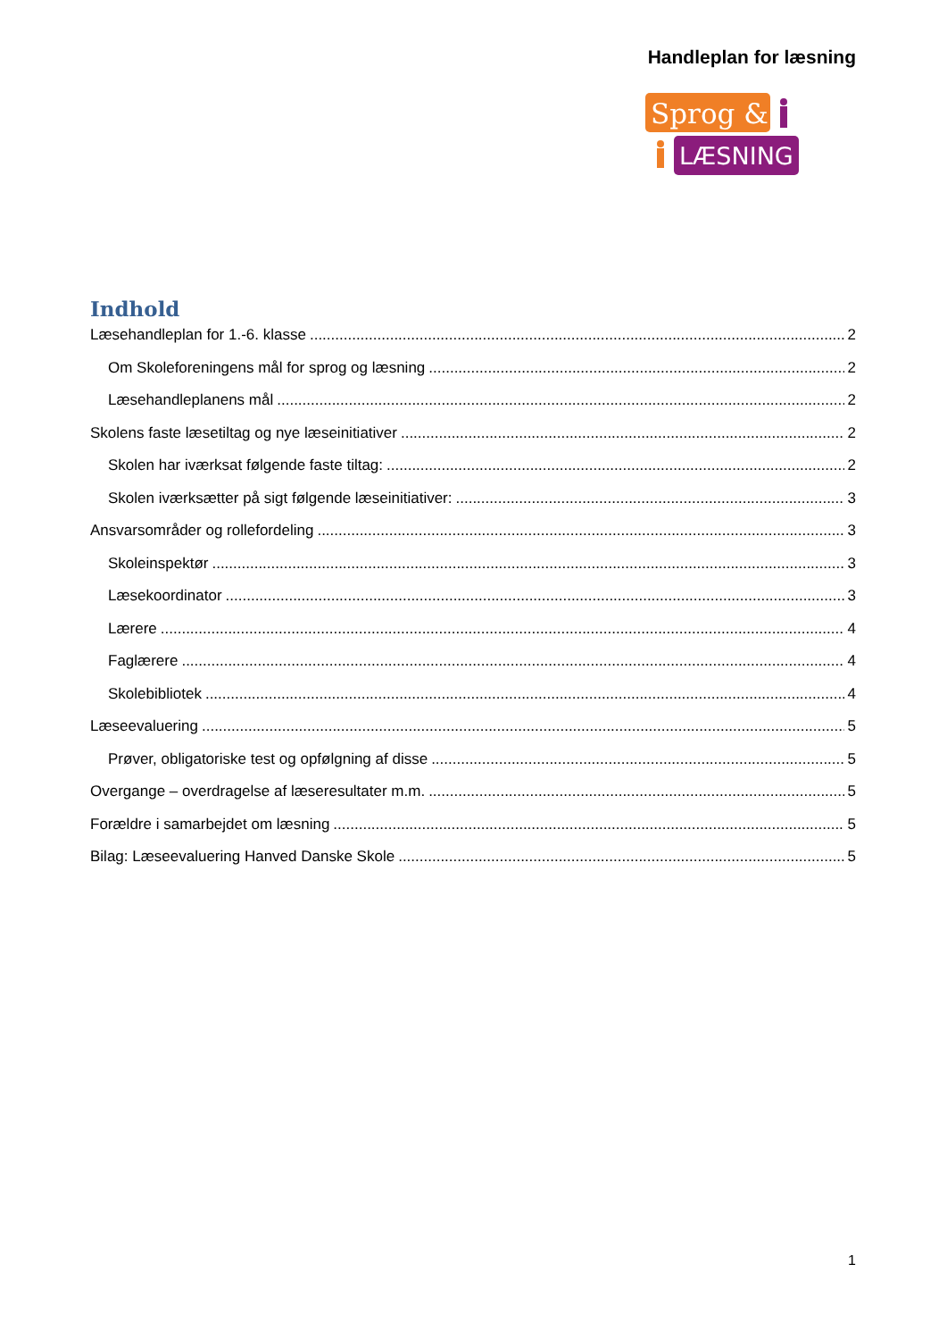Handleplan for læsning
Sprog &
LÆSNING
Indhold
Læsehandleplan for 1.-6. klasse 2
Om Skoleforeningens mål for sprog og læsning 2
Læsehandleplanens mål 2
Skolens faste læsetiltag og nye læseinitiativer 2
Skolen har iværksat følgende faste tiltag: 2
Skolen iværksætter på sigt følgende læseinitiativer: 3
Ansvarsområder og rollefordeling 3
Skoleinspektør 3
Læsekoordinator 3
Lærere 4
Faglærere 4
Skolebibliotek 4
Læseevaluering 5
Prøver, obligatoriske test og opfølgning af disse 5
Overgange – overdragelse af læseresultater m.m. 5
Forældre i samarbejdet om læsning 5
Bilag: Læseevaluering Hanved Danske Skole 5
1